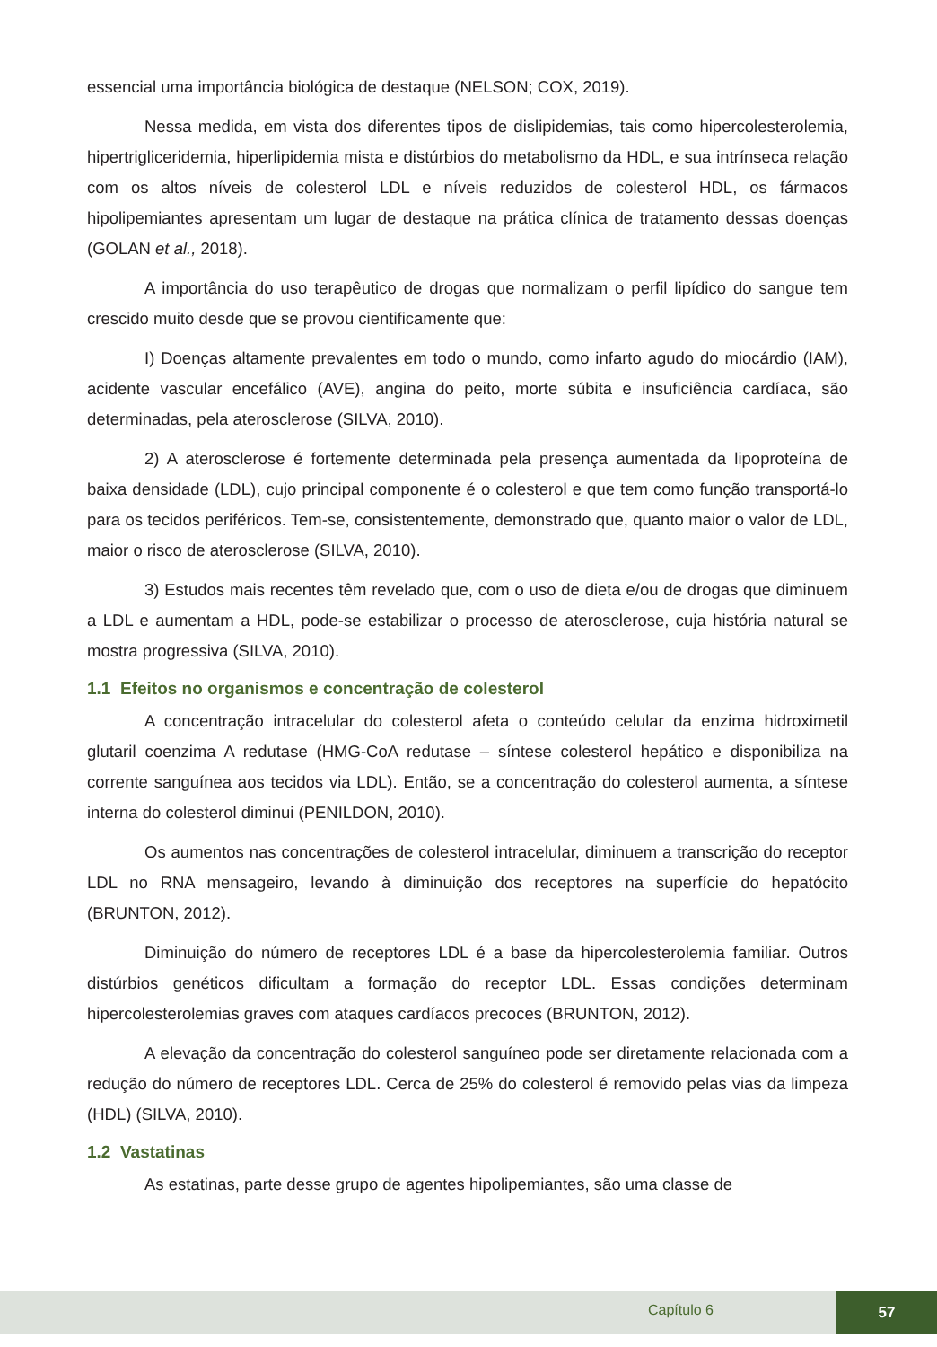essencial uma importância biológica de destaque (NELSON; COX, 2019).
Nessa medida, em vista dos diferentes tipos de dislipidemias, tais como hipercolesterolemia, hipertrigliceridemia, hiperlipidemia mista e distúrbios do metabolismo da HDL, e sua intrínseca relação com os altos níveis de colesterol LDL e níveis reduzidos de colesterol HDL, os fármacos hipolipemiantes apresentam um lugar de destaque na prática clínica de tratamento dessas doenças (GOLAN et al., 2018).
A importância do uso terapêutico de drogas que normalizam o perfil lipídico do sangue tem crescido muito desde que se provou cientificamente que:
I) Doenças altamente prevalentes em todo o mundo, como infarto agudo do miocárdio (IAM), acidente vascular encefálico (AVE), angina do peito, morte súbita e insuficiência cardíaca, são determinadas, pela aterosclerose (SILVA, 2010).
2) A aterosclerose é fortemente determinada pela presença aumentada da lipoproteína de baixa densidade (LDL), cujo principal componente é o colesterol e que tem como função transportá-lo para os tecidos periféricos. Tem-se, consistentemente, demonstrado que, quanto maior o valor de LDL, maior o risco de aterosclerose (SILVA, 2010).
3) Estudos mais recentes têm revelado que, com o uso de dieta e/ou de drogas que diminuem a LDL e aumentam a HDL, pode-se estabilizar o processo de aterosclerose, cuja história natural se mostra progressiva (SILVA, 2010).
1.1 Efeitos no organismos e concentração de colesterol
A concentração intracelular do colesterol afeta o conteúdo celular da enzima hidroximetil glutaril coenzima A redutase (HMG-CoA redutase – síntese colesterol hepático e disponibiliza na corrente sanguínea aos tecidos via LDL). Então, se a concentração do colesterol aumenta, a síntese interna do colesterol diminui (PENILDON, 2010).
Os aumentos nas concentrações de colesterol intracelular, diminuem a transcrição do receptor LDL no RNA mensageiro, levando à diminuição dos receptores na superfície do hepatócito (BRUNTON, 2012).
Diminuição do número de receptores LDL é a base da hipercolesterolemia familiar. Outros distúrbios genéticos dificultam a formação do receptor LDL. Essas condições determinam hipercolesterolemias graves com ataques cardíacos precoces (BRUNTON, 2012).
A elevação da concentração do colesterol sanguíneo pode ser diretamente relacionada com a redução do número de receptores LDL. Cerca de 25% do colesterol é removido pelas vias da limpeza (HDL) (SILVA, 2010).
1.2 Vastatinas
As estatinas, parte desse grupo de agentes hipolipemiantes, são uma classe de
Capítulo 6
57